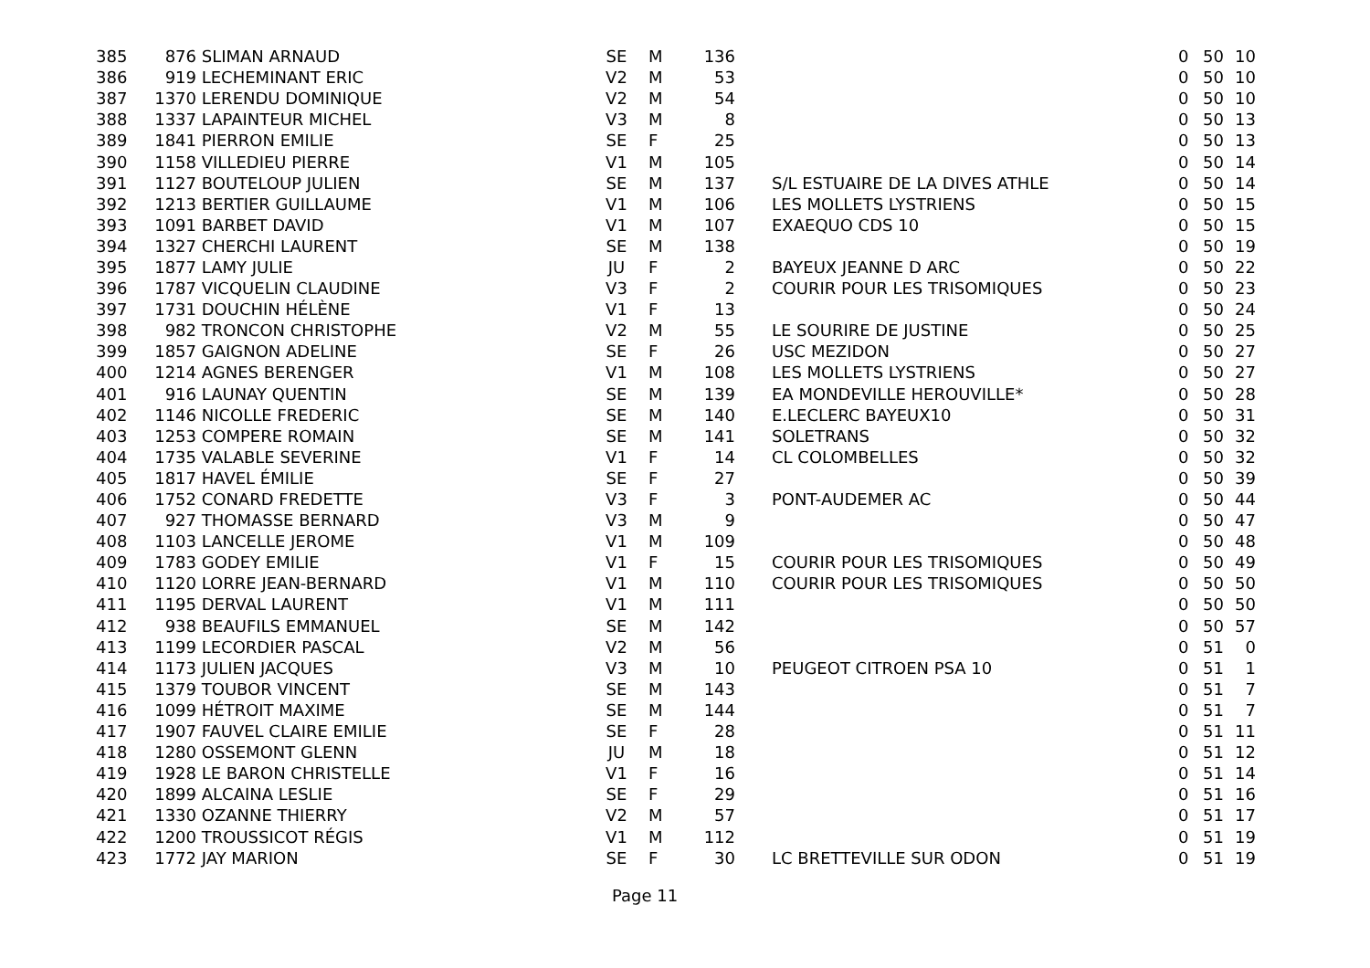| 385 | 876 | SLIMAN ARNAUD | SE | M | 136 | | | 0 | 50 | 10 |
| 386 | 919 | LECHEMINANT ERIC | V2 | M | 53 | | | 0 | 50 | 10 |
| 387 | 1370 | LERENDU DOMINIQUE | V2 | M | 54 | | | 0 | 50 | 10 |
| 388 | 1337 | LAPAINTEUR MICHEL | V3 | M | 8 | | | 0 | 50 | 13 |
| 389 | 1841 | PIERRON EMILIE | SE | F | 25 | | | 0 | 50 | 13 |
| 390 | 1158 | VILLEDIEU PIERRE | V1 | M | 105 | | | 0 | 50 | 14 |
| 391 | 1127 | BOUTELOUP JULIEN | SE | M | 137 | | S/L ESTUAIRE DE LA DIVES ATHLE | 0 | 50 | 14 |
| 392 | 1213 | BERTIER GUILLAUME | V1 | M | 106 | | LES MOLLETS LYSTRIENS | 0 | 50 | 15 |
| 393 | 1091 | BARBET DAVID | V1 | M | 107 | | EXAEQUO CDS 10 | 0 | 50 | 15 |
| 394 | 1327 | CHERCHI LAURENT | SE | M | 138 | | | 0 | 50 | 19 |
| 395 | 1877 | LAMY JULIE | JU | F | 2 | | BAYEUX JEANNE D ARC | 0 | 50 | 22 |
| 396 | 1787 | VICQUELIN CLAUDINE | V3 | F | 2 | | COURIR POUR LES TRISOMIQUES | 0 | 50 | 23 |
| 397 | 1731 | DOUCHIN HÉLÈNE | V1 | F | 13 | | | 0 | 50 | 24 |
| 398 | 982 | TRONCON CHRISTOPHE | V2 | M | 55 | | LE SOURIRE DE JUSTINE | 0 | 50 | 25 |
| 399 | 1857 | GAIGNON ADELINE | SE | F | 26 | | USC MEZIDON | 0 | 50 | 27 |
| 400 | 1214 | AGNES BERENGER | V1 | M | 108 | | LES MOLLETS LYSTRIENS | 0 | 50 | 27 |
| 401 | 916 | LAUNAY QUENTIN | SE | M | 139 | | EA MONDEVILLE HEROUVILLE* | 0 | 50 | 28 |
| 402 | 1146 | NICOLLE FREDERIC | SE | M | 140 | | E.LECLERC BAYEUX10 | 0 | 50 | 31 |
| 403 | 1253 | COMPERE ROMAIN | SE | M | 141 | | SOLETRANS | 0 | 50 | 32 |
| 404 | 1735 | VALABLE SEVERINE | V1 | F | 14 | | CL COLOMBELLES | 0 | 50 | 32 |
| 405 | 1817 | HAVEL ÉMILIE | SE | F | 27 | | | 0 | 50 | 39 |
| 406 | 1752 | CONARD FREDETTE | V3 | F | 3 | | PONT-AUDEMER AC | 0 | 50 | 44 |
| 407 | 927 | THOMASSE BERNARD | V3 | M | 9 | | | 0 | 50 | 47 |
| 408 | 1103 | LANCELLE JEROME | V1 | M | 109 | | | 0 | 50 | 48 |
| 409 | 1783 | GODEY EMILIE | V1 | F | 15 | | COURIR POUR LES TRISOMIQUES | 0 | 50 | 49 |
| 410 | 1120 | LORRE JEAN-BERNARD | V1 | M | 110 | | COURIR POUR LES TRISOMIQUES | 0 | 50 | 50 |
| 411 | 1195 | DERVAL LAURENT | V1 | M | 111 | | | 0 | 50 | 50 |
| 412 | 938 | BEAUFILS EMMANUEL | SE | M | 142 | | | 0 | 50 | 57 |
| 413 | 1199 | LECORDIER PASCAL | V2 | M | 56 | | | 0 | 51 | 0 |
| 414 | 1173 | JULIEN JACQUES | V3 | M | 10 | | PEUGEOT CITROEN PSA 10 | 0 | 51 | 1 |
| 415 | 1379 | TOUBOR VINCENT | SE | M | 143 | | | 0 | 51 | 7 |
| 416 | 1099 | HÉTROIT MAXIME | SE | M | 144 | | | 0 | 51 | 7 |
| 417 | 1907 | FAUVEL CLAIRE EMILIE | SE | F | 28 | | | 0 | 51 | 11 |
| 418 | 1280 | OSSEMONT GLENN | JU | M | 18 | | | 0 | 51 | 12 |
| 419 | 1928 | LE BARON CHRISTELLE | V1 | F | 16 | | | 0 | 51 | 14 |
| 420 | 1899 | ALCAINA LESLIE | SE | F | 29 | | | 0 | 51 | 16 |
| 421 | 1330 | OZANNE THIERRY | V2 | M | 57 | | | 0 | 51 | 17 |
| 422 | 1200 | TROUSSICOT RÉGIS | V1 | M | 112 | | | 0 | 51 | 19 |
| 423 | 1772 | JAY MARION | SE | F | 30 | | LC BRETTEVILLE SUR ODON | 0 | 51 | 19 |
Page 11